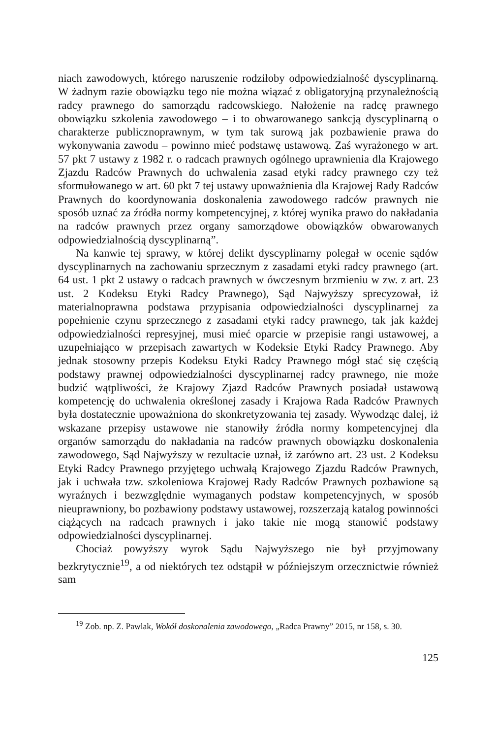niach zawodowych, którego naruszenie rodziłoby odpowiedzialność dyscyplinarną. W żadnym razie obowiązku tego nie można wiązać z obligatoryjną przynależnością radcy prawnego do samorządu radcowskiego. Nałożenie na radcę prawnego obowiązku szkolenia zawodowego – i to obwarowanego sankcją dyscyplinarną o charakterze publicznoprawnym, w tym tak surową jak pozbawienie prawa do wykonywania zawodu – powinno mieć podstawę ustawową. Zaś wyrażonego w art. 57 pkt 7 ustawy z 1982 r. o radcach prawnych ogólnego uprawnienia dla Krajowego Zjazdu Radców Prawnych do uchwalenia zasad etyki radcy prawnego czy też sformułowanego w art. 60 pkt 7 tej ustawy upoważnienia dla Krajowej Rady Radców Prawnych do koordynowania doskonalenia zawodowego radców prawnych nie sposób uznać za źródła normy kompetencyjnej, z której wynika prawo do nakładania na radców prawnych przez organy samorządowe obowiązków obwarowanych odpowiedzialnością dyscyplinarną”.
Na kanwie tej sprawy, w której delikt dyscyplinarny polegał w ocenie sądów dyscyplinarnych na zachowaniu sprzecznym z zasadami etyki radcy prawnego (art. 64 ust. 1 pkt 2 ustawy o radcach prawnych w ówczesnym brzmieniu w zw. z art. 23 ust. 2 Kodeksu Etyki Radcy Prawnego), Sąd Najwyższy sprecyzował, iż materialnoprawna podstawa przypisania odpowiedzialności dyscyplinarnej za popełnienie czynu sprzecznego z zasadami etyki radcy prawnego, tak jak każdej odpowiedzialności represyjnej, musi mieć oparcie w przepisie rangi ustawowej, a uzupełniająco w przepisach zawartych w Kodeksie Etyki Radcy Prawnego. Aby jednak stosowny przepis Kodeksu Etyki Radcy Prawnego mógł stać się częścią podstawy prawnej odpowiedzialności dyscyplinarnej radcy prawnego, nie może budzić wątpliwości, że Krajowy Zjazd Radców Prawnych posiadał ustawową kompetencję do uchwalenia określonej zasady i Krajowa Rada Radców Prawnych była dostatecznie upoważniona do skonkretyzowania tej zasady. Wywodząc dalej, iż wskazane przepisy ustawowe nie stanowiły źródła normy kompetencyjnej dla organów samorządu do nakładania na radców prawnych obowiązku doskonalenia zawodowego, Sąd Najwyższy w rezultacie uznał, iż zarówno art. 23 ust. 2 Kodeksu Etyki Radcy Prawnego przyjętego uchwałą Krajowego Zjazdu Radców Prawnych, jak i uchwała tzw. szkoleniowa Krajowej Rady Radców Prawnych pozbawione są wyraźnych i bezwzględnie wymaganych podstaw kompetencyjnych, w sposób nieuprawniony, bo pozbawiony podstawy ustawowej, rozszerzają katalog powinności ciążących na radcach prawnych i jako takie nie mogą stanowić podstawy odpowiedzialności dyscyplinarnej.
Chociaż powyższy wyrok Sądu Najwyższego nie był przyjmowany bezkrytycznie<sup>19</sup>, a od niektórych tez odstąpił w późniejszym orzecznictwie również sam
<sup>19</sup> Zob. np. Z. Pawlak, Wokół doskonalenia zawodowego, „Radca Prawny” 2015, nr 158, s. 30.
125